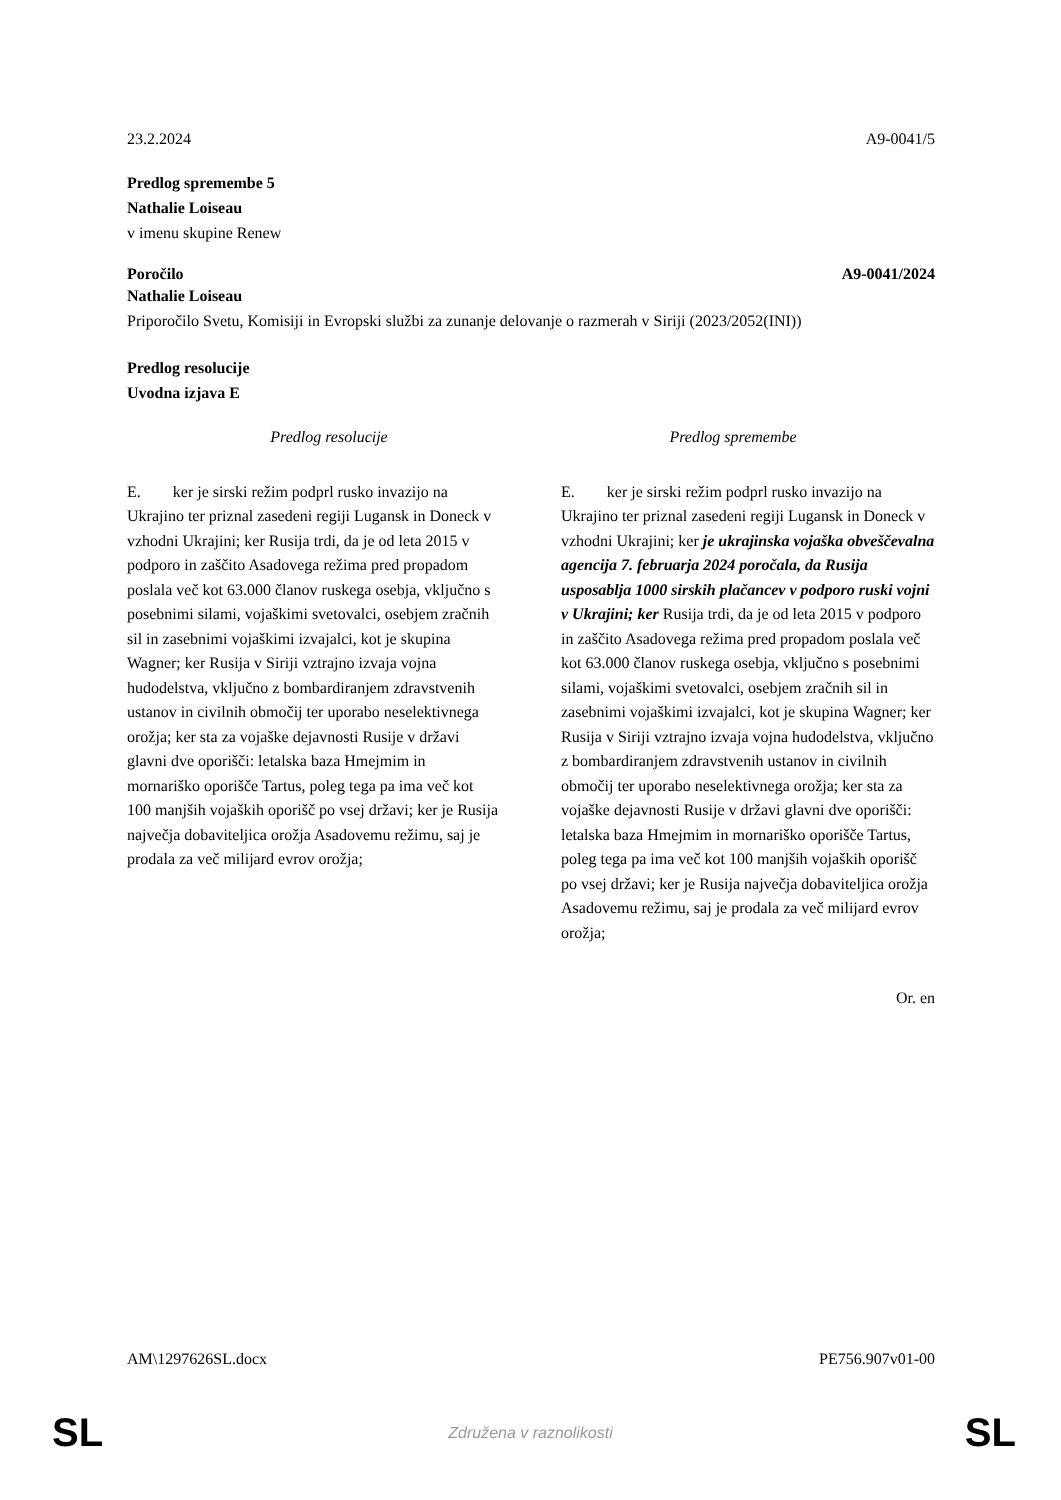23.2.2024 A9-0041/5
Predlog spremembe 5
Nathalie Loiseau
v imenu skupine Renew
Poročilo A9-0041/2024
Nathalie Loiseau
Priporočilo Svetu, Komisiji in Evropski službi za zunanje delovanje o razmerah v Siriji (2023/2052(INI))
Predlog resolucije
Uvodna izjava E
| Predlog resolucije | Predlog spremembe |
| --- | --- |
| E. ker je sirski režim podprl rusko invazijo na Ukrajino ter priznal zasedeni regiji Lugansk in Doneck v vzhodni Ukrajini; ker Rusija trdi, da je od leta 2015 v podporo in zaščito Asadovega režima pred propadom poslala več kot 63.000 članov ruskega osebja, vključno s posebnimi silami, vojaškimi svetovalci, osebjem zračnih sil in zasebnimi vojaškimi izvajalci, kot je skupina Wagner; ker Rusija v Siriji vztrajno izvaja vojna hudodelstva, vključno z bombardiranjem zdravstvenih ustanov in civilnih območij ter uporabo neselektivnega orožja; ker sta za vojaške dejavnosti Rusije v državi glavni dve oporišči: letalska baza Hmejmim in mornariško oporišče Tartus, poleg tega pa ima več kot 100 manjših vojaških oporišč po vsej državi; ker je Rusija največja dobaviteljica orožja Asadovemu režimu, saj je prodala za več milijard evrov orožja; | E. ker je sirski režim podprl rusko invazijo na Ukrajino ter priznal zasedeni regiji Lugansk in Doneck v vzhodni Ukrajini; ker je ukrajinska vojaška obveščevalna agencija 7. februarja 2024 poročala, da Rusija usposablja 1000 sirskih plačancev v podporo ruski vojni v Ukrajini; ker Rusija trdi, da je od leta 2015 v podporo in zaščito Asadovega režima pred propadom poslala več kot 63.000 članov ruskega osebja, vključno s posebnimi silami, vojaškimi svetovalci, osebjem zračnih sil in zasebnimi vojaškimi izvajalci, kot je skupina Wagner; ker Rusija v Siriji vztrajno izvaja vojna hudodelstva, vključno z bombardiranjem zdravstvenih ustanov in civilnih območij ter uporabo neselektivnega orožja; ker sta za vojaške dejavnosti Rusije v državi glavni dve oporišči: letalska baza Hmejmim in mornariško oporišče Tartus, poleg tega pa ima več kot 100 manjših vojaških oporišč po vsej državi; ker je Rusija največja dobaviteljica orožja Asadovemu režimu, saj je prodala za več milijard evrov orožja; |
Or. en
AM\1297626SL.docx PE756.907v01-00
SL Združena v raznolikosti SL